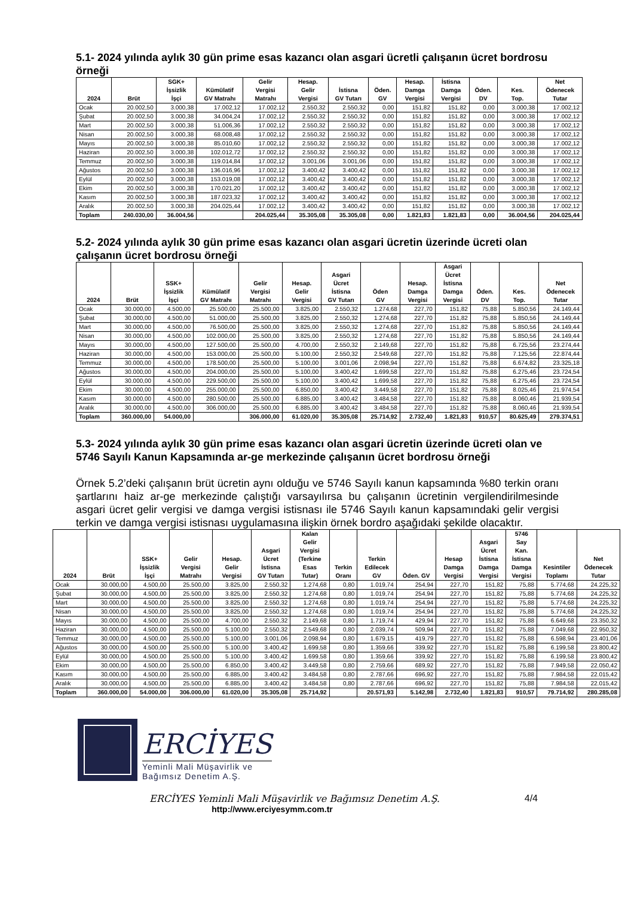5.1- 2024 yılında aylık 30 gün prime esas kazancı olan asgari ücretli çalışanın ücret bordrosu örneği
| 2024 | Brüt | SGK+ İşsizlik İşçi | Kümülatif GV Matrahı | Gelir Vergisi Matrahı | Hesap. Gelir Vergisi | İstisna GV Tutarı | Öden. GV | Hesap. Damga Vergisi | İstisna Damga Vergisi | Öden. DV | Kes. Top. | Net Ödenecek Tutar |
| --- | --- | --- | --- | --- | --- | --- | --- | --- | --- | --- | --- | --- |
| Ocak | 20.002,50 | 3.000,38 | 17.002,12 | 17.002,12 | 2.550,32 | 2.550,32 | 0,00 | 151,82 | 151,82 | 0,00 | 3.000,38 | 17.002,12 |
| Şubat | 20.002,50 | 3.000,38 | 34.004,24 | 17.002,12 | 2.550,32 | 2.550,32 | 0,00 | 151,82 | 151,82 | 0,00 | 3.000,38 | 17.002,12 |
| Mart | 20.002,50 | 3.000,38 | 51.006,36 | 17.002,12 | 2.550,32 | 2.550,32 | 0,00 | 151,82 | 151,82 | 0,00 | 3.000,38 | 17.002,12 |
| Nisan | 20.002,50 | 3.000,38 | 68.008,48 | 17.002,12 | 2.550,32 | 2.550,32 | 0,00 | 151,82 | 151,82 | 0,00 | 3.000,38 | 17.002,12 |
| Mayıs | 20.002,50 | 3.000,38 | 85.010,60 | 17.002,12 | 2.550,32 | 2.550,32 | 0,00 | 151,82 | 151,82 | 0,00 | 3.000,38 | 17.002,12 |
| Haziran | 20.002,50 | 3.000,38 | 102.012,72 | 17.002,12 | 2.550,32 | 2.550,32 | 0,00 | 151,82 | 151,82 | 0,00 | 3.000,38 | 17.002,12 |
| Temmuz | 20.002,50 | 3.000,38 | 119.014,84 | 17.002,12 | 3.001,06 | 3.001,06 | 0,00 | 151,82 | 151,82 | 0,00 | 3.000,38 | 17.002,12 |
| Ağustos | 20.002,50 | 3.000,38 | 136.016,96 | 17.002,12 | 3.400,42 | 3.400,42 | 0,00 | 151,82 | 151,82 | 0,00 | 3.000,38 | 17.002,12 |
| Eylül | 20.002,50 | 3.000,38 | 153.019,08 | 17.002,12 | 3.400,42 | 3.400,42 | 0,00 | 151,82 | 151,82 | 0,00 | 3.000,38 | 17.002,12 |
| Ekim | 20.002,50 | 3.000,38 | 170.021,20 | 17.002,12 | 3.400,42 | 3.400,42 | 0,00 | 151,82 | 151,82 | 0,00 | 3.000,38 | 17.002,12 |
| Kasım | 20.002,50 | 3.000,38 | 187.023,32 | 17.002,12 | 3.400,42 | 3.400,42 | 0,00 | 151,82 | 151,82 | 0,00 | 3.000,38 | 17.002,12 |
| Aralık | 20.002,50 | 3.000,38 | 204.025,44 | 17.002,12 | 3.400,42 | 3.400,42 | 0,00 | 151,82 | 151,82 | 0,00 | 3.000,38 | 17.002,12 |
| Toplam | 240.030,00 | 36.004,56 | | 204.025,44 | 35.305,08 | 35.305,08 | 0,00 | 1.821,83 | 1.821,83 | 0,00 | 36.004,56 | 204.025,44 |
5.2- 2024 yılında aylık 30 gün prime esas kazancı olan asgari ücretin üzerinde ücreti olan çalışanın ücret bordrosu örneği
| 2024 | Brüt | SSK+ İşsizlik İşçi | Kümülatif GV Matrahı | Gelir Vergisi Matrahı | Hesap. Gelir Vergisi | Asgari Ücret İstisna GV Tutarı | Öden GV | Hesap. Damga Vergisi | Asgari Ücret İstisna Damga Vergisi | Öden. DV | Kes. Top. | Net Ödenecek Tutar |
| --- | --- | --- | --- | --- | --- | --- | --- | --- | --- | --- | --- | --- |
| Ocak | 30.000,00 | 4.500,00 | 25.500,00 | 25.500,00 | 3.825,00 | 2.550,32 | 1.274,68 | 227,70 | 151,82 | 75,88 | 5.850,56 | 24.149,44 |
| Şubat | 30.000,00 | 4.500,00 | 51.000,00 | 25.500,00 | 3.825,00 | 2.550,32 | 1.274,68 | 227,70 | 151,82 | 75,88 | 5.850,56 | 24.149,44 |
| Mart | 30.000,00 | 4.500,00 | 76.500,00 | 25.500,00 | 3.825,00 | 2.550,32 | 1.274,68 | 227,70 | 151,82 | 75,88 | 5.850,56 | 24.149,44 |
| Nisan | 30.000,00 | 4.500,00 | 102.000,00 | 25.500,00 | 3.825,00 | 2.550,32 | 1.274,68 | 227,70 | 151,82 | 75,88 | 5.850,56 | 24.149,44 |
| Mayıs | 30.000,00 | 4.500,00 | 127.500,00 | 25.500,00 | 4.700,00 | 2.550,32 | 2.149,68 | 227,70 | 151,82 | 75,88 | 6.725,56 | 23.274,44 |
| Haziran | 30.000,00 | 4.500,00 | 153.000,00 | 25.500,00 | 5.100,00 | 2.550,32 | 2.549,68 | 227,70 | 151,82 | 75,88 | 7.125,56 | 22.874,44 |
| Temmuz | 30.000,00 | 4.500,00 | 178.500,00 | 25.500,00 | 5.100,00 | 3.001,06 | 2.098,94 | 227,70 | 151,82 | 75,88 | 6.674,82 | 23.325,18 |
| Ağustos | 30.000,00 | 4.500,00 | 204.000,00 | 25.500,00 | 5.100,00 | 3.400,42 | 1.699,58 | 227,70 | 151,82 | 75,88 | 6.275,46 | 23.724,54 |
| Eylül | 30.000,00 | 4.500,00 | 229.500,00 | 25.500,00 | 5.100,00 | 3.400,42 | 1.699,58 | 227,70 | 151,82 | 75,88 | 6.275,46 | 23.724,54 |
| Ekim | 30.000,00 | 4.500,00 | 255.000,00 | 25.500,00 | 6.850,00 | 3.400,42 | 3.449,58 | 227,70 | 151,82 | 75,88 | 8.025,46 | 21.974,54 |
| Kasım | 30.000,00 | 4.500,00 | 280.500,00 | 25.500,00 | 6.885,00 | 3.400,42 | 3.484,58 | 227,70 | 151,82 | 75,88 | 8.060,46 | 21.939,54 |
| Aralık | 30.000,00 | 4.500,00 | 306.000,00 | 25.500,00 | 6.885,00 | 3.400,42 | 3.484,58 | 227,70 | 151,82 | 75,88 | 8.060,46 | 21.939,54 |
| Toplam | 360.000,00 | 54.000,00 | | 306.000,00 | 61.020,00 | 35.305,08 | 25.714,92 | 2.732,40 | 1.821,83 | 910,57 | 80.625,49 | 279.374,51 |
5.3- 2024 yılında aylık 30 gün prime esas kazancı olan asgari ücretin üzerinde ücreti olan ve 5746 Sayılı Kanun Kapsamında ar-ge merkezinde çalışanın ücret bordrosu örneği
Örnek 5.2’deki çalışanın brüt ücretin aynı olduğu ve 5746 Sayılı kanun kapsamında %80 terkin oranı şartlarını haiz ar-ge merkezinde çalıştığı varsayılırsa bu çalışanın ücretinin vergilendirilmesinde asgari ücret gelir vergisi ve damga vergisi istisnası ile 5746 Sayılı kanun kapsamındaki gelir vergisi terkin ve damga vergisi istisnası uygulamasına ilişkin örnek bordro aşağıdaki şekilde olacaktır.
| 2024 | Brüt | SSK+ İşsizlik İşçi | Gelir Vergisi Matrahı | Hesap. Gelir Vergisi | Asgari Ücret İstisna GV Tutarı | Kalan Gelir Vergisi (Terkine Esas Tutar) | Terkin Oranı | Terkin Edilecek GV | Öden. GV | Hesap Damga Vergisi | Asgari Ücret İstisna Damga Vergisi | 5746 Say Kan. İstisna Damga Vergisi | Kesintiler Toplamı | Net Ödenecek Tutar |
| --- | --- | --- | --- | --- | --- | --- | --- | --- | --- | --- | --- | --- | --- | --- |
| Ocak | 30.000,00 | 4.500,00 | 25.500,00 | 3.825,00 | 2.550,32 | 1.274,68 | 0,80 | 1.019,74 | 254,94 | 227,70 | 151,82 | 75,88 | 5.774,68 | 24.225,32 |
| Şubat | 30.000,00 | 4.500,00 | 25.500,00 | 3.825,00 | 2.550,32 | 1.274,68 | 0,80 | 1.019,74 | 254,94 | 227,70 | 151,82 | 75,88 | 5.774,68 | 24.225,32 |
| Mart | 30.000,00 | 4.500,00 | 25.500,00 | 3.825,00 | 2.550,32 | 1.274,68 | 0,80 | 1.019,74 | 254,94 | 227,70 | 151,82 | 75,88 | 5.774,68 | 24.225,32 |
| Nisan | 30.000,00 | 4.500,00 | 25.500,00 | 3.825,00 | 2.550,32 | 1.274,68 | 0,80 | 1.019,74 | 254,94 | 227,70 | 151,82 | 75,88 | 5.774,68 | 24.225,32 |
| Mayıs | 30.000,00 | 4.500,00 | 25.500,00 | 4.700,00 | 2.550,32 | 2.149,68 | 0,80 | 1.719,74 | 429,94 | 227,70 | 151,82 | 75,88 | 6.649,68 | 23.350,32 |
| Haziran | 30.000,00 | 4.500,00 | 25.500,00 | 5.100,00 | 2.550,32 | 2.549,68 | 0,80 | 2.039,74 | 509,94 | 227,70 | 151,82 | 75,88 | 7.049,68 | 22.950,32 |
| Temmuz | 30.000,00 | 4.500,00 | 25.500,00 | 5.100,00 | 3.001,06 | 2.098,94 | 0,80 | 1.679,15 | 419,79 | 227,70 | 151,82 | 75,88 | 6.598,94 | 23.401,06 |
| Ağustos | 30.000,00 | 4.500,00 | 25.500,00 | 5.100,00 | 3.400,42 | 1.699,58 | 0,80 | 1.359,66 | 339,92 | 227,70 | 151,82 | 75,88 | 6.199,58 | 23.800,42 |
| Eylül | 30.000,00 | 4.500,00 | 25.500,00 | 5.100,00 | 3.400,42 | 1.699,58 | 0,80 | 1.359,66 | 339,92 | 227,70 | 151,82 | 75,88 | 6.199,58 | 23.800,42 |
| Ekim | 30.000,00 | 4.500,00 | 25.500,00 | 6.850,00 | 3.400,42 | 3.449,58 | 0,80 | 2.759,66 | 689,92 | 227,70 | 151,82 | 75,88 | 7.949,58 | 22.050,42 |
| Kasım | 30.000,00 | 4.500,00 | 25.500,00 | 6.885,00 | 3.400,42 | 3.484,58 | 0,80 | 2.787,66 | 696,92 | 227,70 | 151,82 | 75,88 | 7.984,58 | 22.015,42 |
| Aralık | 30.000,00 | 4.500,00 | 25.500,00 | 6.885,00 | 3.400,42 | 3.484,58 | 0,80 | 2.787,66 | 696,92 | 227,70 | 151,82 | 75,88 | 7.984,58 | 22.015,42 |
| Toplam | 360.000,00 | 54.000,00 | 306.000,00 | 61.020,00 | 35.305,08 | 25.714,92 | | 20.571,93 | 5.142,98 | 2.732,40 | 1.821,83 | 910,57 | 79.714,92 | 280.285,08 |
ERCİYES
Yeminli Mali Müşavirlik ve
Bağımsız Denetim A.Ş.
ERCİYES Yeminli Mali Müşavirlik ve Bağımsız Denetim A.Ş. 4/4
http://www.erciyesymm.com.tr